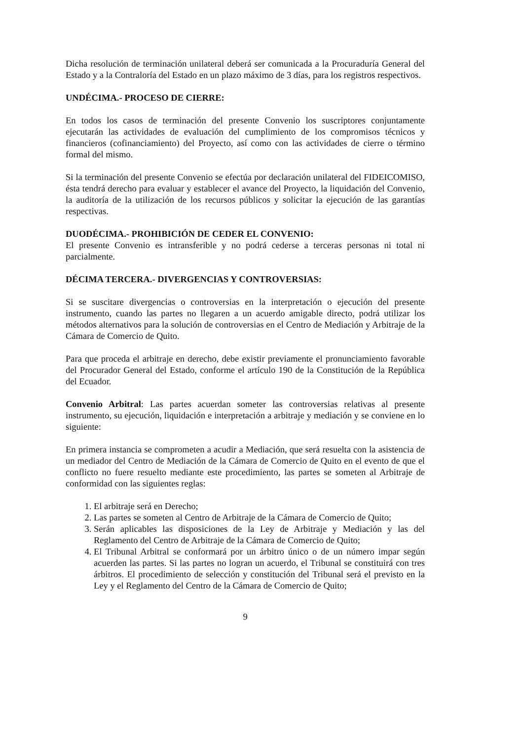Dicha resolución de terminación unilateral deberá ser comunicada a la Procuraduría General del Estado y a la Contraloría del Estado en un plazo máximo de 3 días, para los registros respectivos.
UNDÉCIMA.- PROCESO DE CIERRE:
En todos los casos de terminación del presente Convenio los suscriptores conjuntamente ejecutarán las actividades de evaluación del cumplimiento de los compromisos técnicos y financieros (cofinanciamiento) del Proyecto, así como con las actividades de cierre o término formal del mismo.
Si la terminación del presente Convenio se efectúa por declaración unilateral del FIDEICOMISO, ésta tendrá derecho para evaluar y establecer el avance del Proyecto, la liquidación del Convenio, la auditoría de la utilización de los recursos públicos y solicitar la ejecución de las garantías respectivas.
DUODÉCIMA.- PROHIBICIÓN DE CEDER EL CONVENIO:
El presente Convenio es intransferible y no podrá cederse a terceras personas ni total ni parcialmente.
DÉCIMA TERCERA.- DIVERGENCIAS Y CONTROVERSIAS:
Si se suscitare divergencias o controversias en la interpretación o ejecución del presente instrumento, cuando las partes no llegaren a un acuerdo amigable directo, podrá utilizar los métodos alternativos para la solución de controversias en el Centro de Mediación y Arbitraje de la Cámara de Comercio de Quito.
Para que proceda el arbitraje en derecho, debe existir previamente el pronunciamiento favorable del Procurador General del Estado, conforme el artículo 190 de la Constitución de la República del Ecuador.
Convenio Arbitral: Las partes acuerdan someter las controversias relativas al presente instrumento, su ejecución, liquidación e interpretación a arbitraje y mediación y se conviene en lo siguiente:
En primera instancia se comprometen a acudir a Mediación, que será resuelta con la asistencia de un mediador del Centro de Mediación de la Cámara de Comercio de Quito en el evento de que el conflicto no fuere resuelto mediante este procedimiento, las partes se someten al Arbitraje de conformidad con las siguientes reglas:
1. El arbitraje será en Derecho;
2. Las partes se someten al Centro de Arbitraje de la Cámara de Comercio de Quito;
3. Serán aplicables las disposiciones de la Ley de Arbitraje y Mediación y las del Reglamento del Centro de Arbitraje de la Cámara de Comercio de Quito;
4. El Tribunal Arbitral se conformará por un árbitro único o de un número impar según acuerden las partes. Si las partes no logran un acuerdo, el Tribunal se constituirá con tres árbitros. El procedimiento de selección y constitución del Tribunal será el previsto en la Ley y el Reglamento del Centro de la Cámara de Comercio de Quito;
9